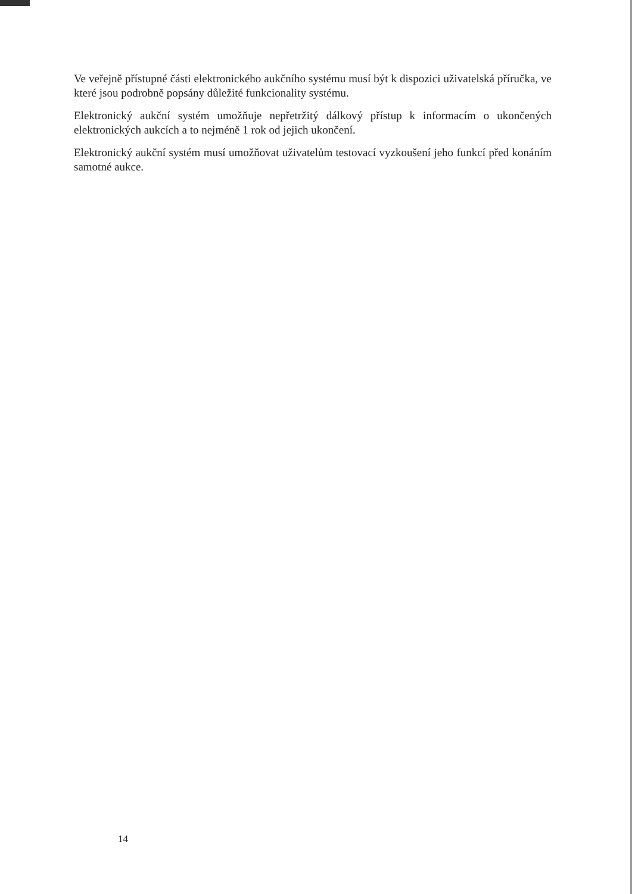Ve veřejně přístupné části elektronického aukčního systému musí být k dispozici uživatelská příručka, ve které jsou podrobně popsány důležité funkcionality systému.
Elektronický aukční systém umožňuje nepřetržitý dálkový přístup k informacím o ukončených elektronických aukcích a to nejméně 1 rok od jejich ukončení.
Elektronický aukční systém musí umožňovat uživatelům testovací vyzkoušení jeho funkcí před konáním samotné aukce.
14